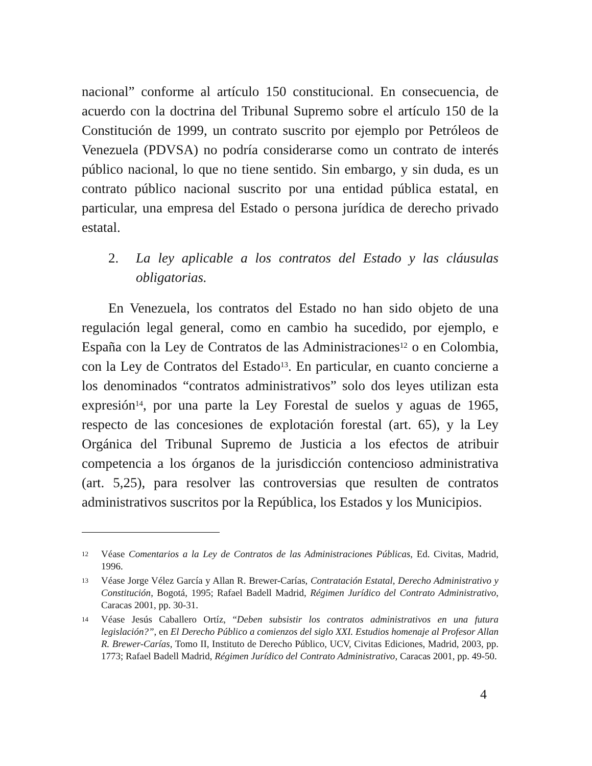nacional” conforme al artículo 150 constitucional. En consecuencia, de acuerdo con la doctrina del Tribunal Supremo sobre el artículo 150 de la Constitución de 1999, un contrato suscrito por ejemplo por Petróleos de Venezuela (PDVSA) no podría considerarse como un contrato de interés público nacional, lo que no tiene sentido. Sin embargo, y sin duda, es un contrato público nacional suscrito por una entidad pública estatal, en particular, una empresa del Estado o persona jurídica de derecho privado estatal.
2. La ley aplicable a los contratos del Estado y las cláusulas obligatorias.
En Venezuela, los contratos del Estado no han sido objeto de una regulación legal general, como en cambio ha sucedido, por ejemplo, e España con la Ley de Contratos de las Administraciones<sup>12</sup> o en Colombia, con la Ley de Contratos del Estado<sup>13</sup>. En particular, en cuanto concierne a los denominados “contratos administrativos” solo dos leyes utilizan esta expresión<sup>14</sup>, por una parte la Ley Forestal de suelos y aguas de 1965, respecto de las concesiones de explotación forestal (art. 65), y la Ley Orgánica del Tribunal Supremo de Justicia a los efectos de atribuir competencia a los órganos de la jurisdicción contencioso administrativa (art. 5,25), para resolver las controversias que resulten de contratos administrativos suscritos por la República, los Estados y los Municipios.
12 Véase Comentarios a la Ley de Contratos de las Administraciones Públicas, Ed. Civitas, Madrid, 1996.
13 Véase Jorge Vélez García y Allan R. Brewer-Carías, Contratación Estatal, Derecho Administrativo y Constitución, Bogotá, 1995; Rafael Badell Madrid, Régimen Jurídico del Contrato Administrativo, Caracas 2001, pp. 30-31.
14 Véase Jesús Caballero Ortíz, “Deben subsistir los contratos administrativos en una futura legislación?”, en El Derecho Público a comienzos del siglo XXI. Estudios homenaje al Profesor Allan R. Brewer-Carías, Tomo II, Instituto de Derecho Público, UCV, Civitas Ediciones, Madrid, 2003, pp. 1773; Rafael Badell Madrid, Régimen Jurídico del Contrato Administrativo, Caracas 2001, pp. 49-50.
4